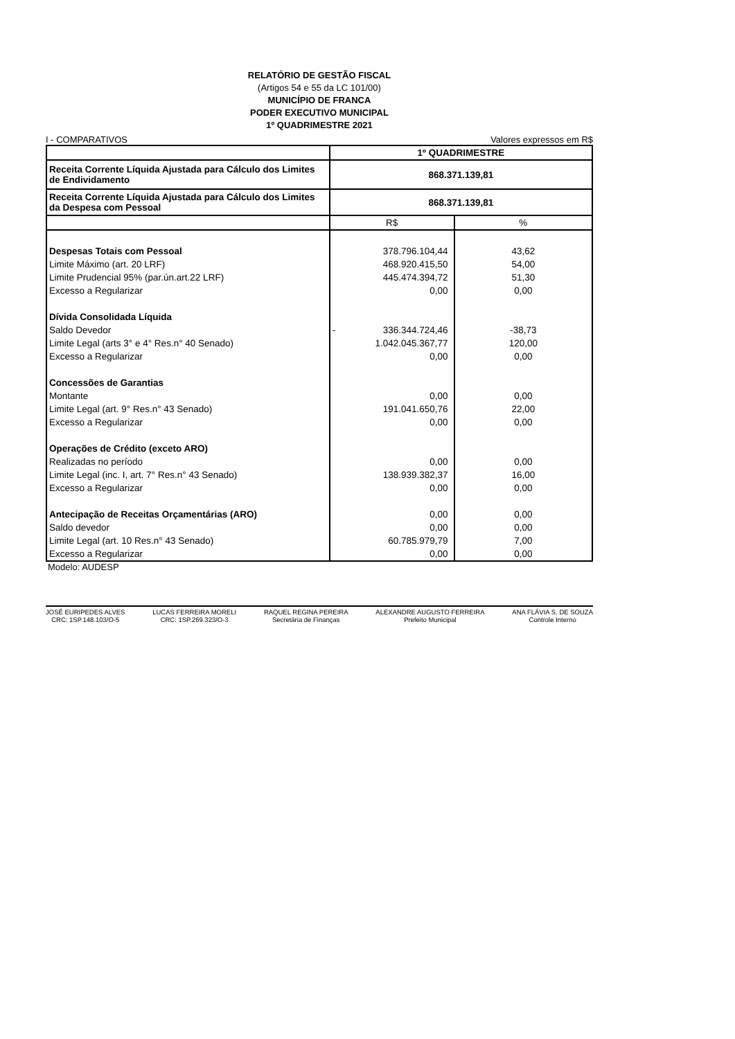RELATÓRIO DE GESTÃO FISCAL
(Artigos 54 e 55 da LC 101/00)
MUNICÍPIO DE FRANCA
PODER EXECUTIVO MUNICIPAL
1º QUADRIMESTRE 2021
I - COMPARATIVOS Valores expressos em R$
| | 1º QUADRIMESTRE | |
| Receita Corrente Líquida Ajustada para Cálculo dos Limites de Endividamento | 868.371.139,81 | |
| Receita Corrente Líquida Ajustada para Cálculo dos Limites da Despesa com Pessoal | 868.371.139,81 | |
| | R$ | % |
| Despesas Totais com Pessoal | 378.796.104,44 | 43,62 |
| Limite Máximo (art. 20 LRF) | 468.920.415,50 | 54,00 |
| Limite Prudencial 95% (par.ún.art.22 LRF) | 445.474.394,72 | 51,30 |
| Excesso a Regularizar | 0,00 | 0,00 |
| Dívida Consolidada Líquida | | |
| Saldo Devedor | - 336.344.724,46 | -38,73 |
| Limite Legal (arts 3° e 4° Res.n° 40 Senado) | 1.042.045.367,77 | 120,00 |
| Excesso a Regularizar | 0,00 | 0,00 |
| Concessões de Garantias | | |
| Montante | 0,00 | 0,00 |
| Limite Legal (art. 9° Res.n° 43 Senado) | 191.041.650,76 | 22,00 |
| Excesso a Regularizar | 0,00 | 0,00 |
| Operações de Crédito (exceto ARO) | | |
| Realizadas no período | 0,00 | 0,00 |
| Limite Legal (inc. I, art. 7° Res.n° 43 Senado) | 138.939.382,37 | 16,00 |
| Excesso a Regularizar | 0,00 | 0,00 |
| Antecipação de Receitas Orçamentárias (ARO) | 0,00 | 0,00 |
| Saldo devedor | 0,00 | 0,00 |
| Limite Legal (art. 10 Res.n° 43 Senado) | 60.785.979,79 | 7,00 |
| Excesso a Regularizar | 0,00 | 0,00 |
Modelo: AUDESP
JOSÉ EURIPEDES ALVES
CRC: 1SP.148.103/O-5
LUCAS FERREIRA MORELI
CRC: 1SP.269.323/O-3
RAQUEL REGINA PEREIRA
Secretária de Finanças
ALEXANDRE AUGUSTO FERREIRA
Prefeito Municipal
ANA FLÁVIA S. DE SOUZA
Controle Interno